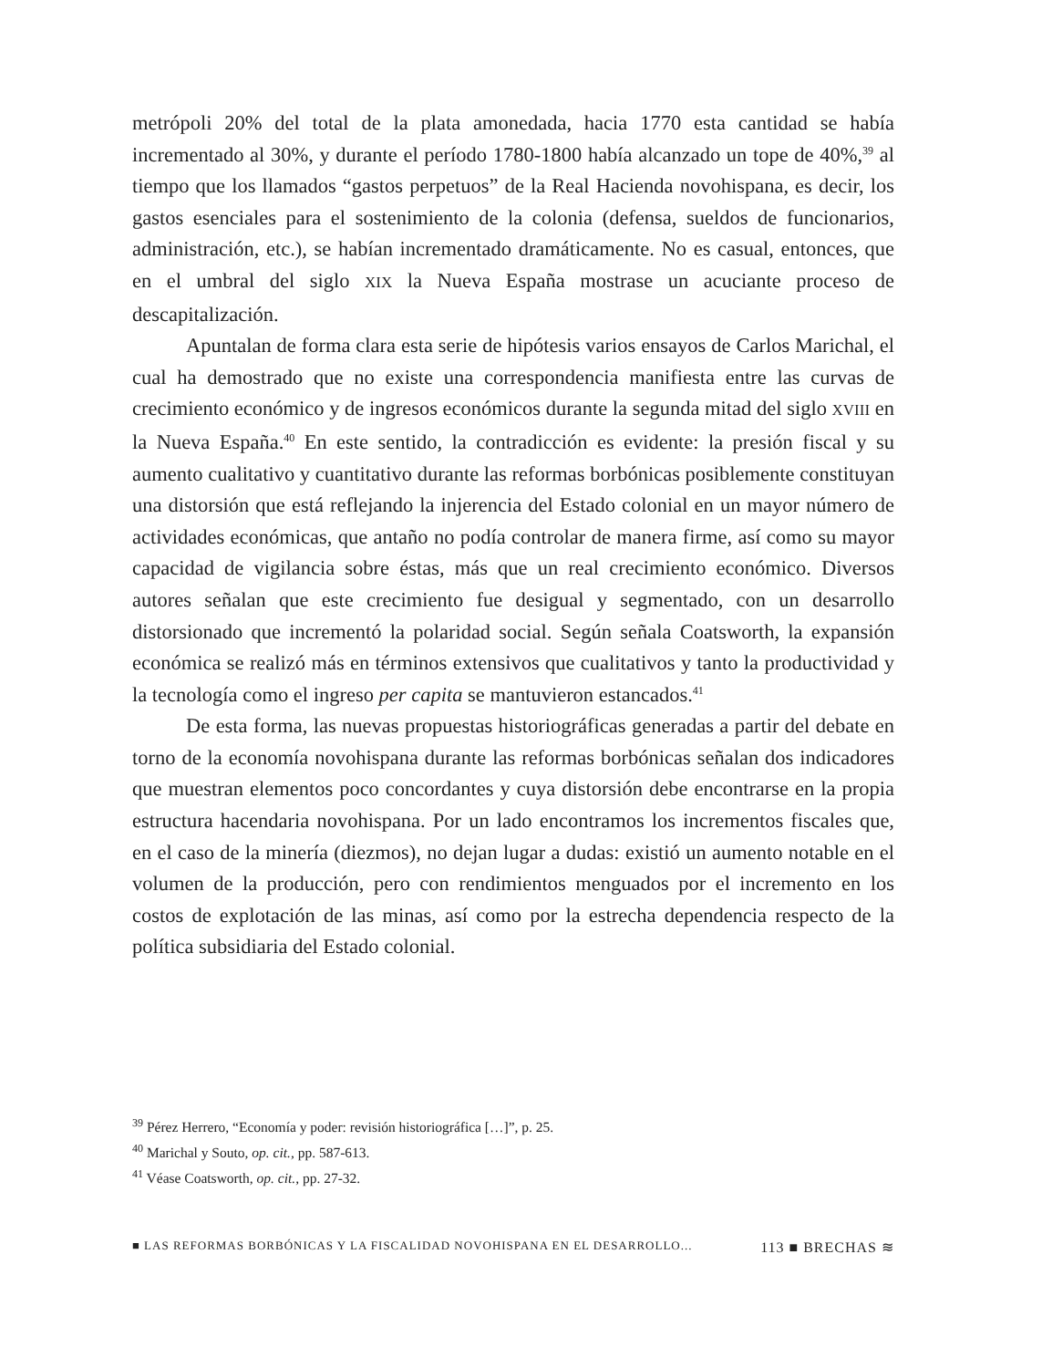metrópoli 20% del total de la plata amonedada, hacia 1770 esta cantidad se había incrementado al 30%, y durante el período 1780-1800 había alcanzado un tope de 40%,<sup>39</sup> al tiempo que los llamados “gastos perpetuos” de la Real Hacienda novohispana, es decir, los gastos esenciales para el sostenimiento de la colonia (defensa, sueldos de funcionarios, administración, etc.), se habían incrementado dramáticamente. No es casual, entonces, que en el umbral del siglo XIX la Nueva España mostrase un acuciante proceso de descapitalización.
Apuntalan de forma clara esta serie de hipótesis varios ensayos de Carlos Marichal, el cual ha demostrado que no existe una correspondencia manifiesta entre las curvas de crecimiento económico y de ingresos económicos durante la segunda mitad del siglo XVIII en la Nueva España.<sup>40</sup> En este sentido, la contradicción es evidente: la presión fiscal y su aumento cualitativo y cuantitativo durante las reformas borbónicas posiblemente constituyan una distorsión que está reflejando la injerencia del Estado colonial en un mayor número de actividades económicas, que antaño no podía controlar de manera firme, así como su mayor capacidad de vigilancia sobre éstas, más que un real crecimiento económico. Diversos autores señalan que este crecimiento fue desigual y segmentado, con un desarrollo distorsionado que incrementó la polaridad social. Según señala Coatsworth, la expansión económica se realizó más en términos extensivos que cualitativos y tanto la productividad y la tecnología como el ingreso per capita se mantuvieron estancados.<sup>41</sup>
De esta forma, las nuevas propuestas historiográficas generadas a partir del debate en torno de la economía novohispana durante las reformas borbónicas señalan dos indicadores que muestran elementos poco concordantes y cuya distorsión debe encontrarse en la propia estructura hacendaria novohispana. Por un lado encontramos los incrementos fiscales que, en el caso de la minería (diezmos), no dejan lugar a dudas: existió un aumento notable en el volumen de la producción, pero con rendimientos menguados por el incremento en los costos de explotación de las minas, así como por la estrecha dependencia respecto de la política subsidiaria del Estado colonial.
<sup>39</sup> Pérez Herrero, “Economía y poder: revisión historiográfica […]”, p. 25.
<sup>40</sup> Marichal y Souto, op. cit., pp. 587-613.
<sup>41</sup> Véase Coatsworth, op. cit., pp. 27-32.
■ LAS REFORMAS BORBÓNICAS Y LA FISCALIDAD NOVOHISPANA EN EL DESARROLLO... 113 ■ BRECHAS ≋